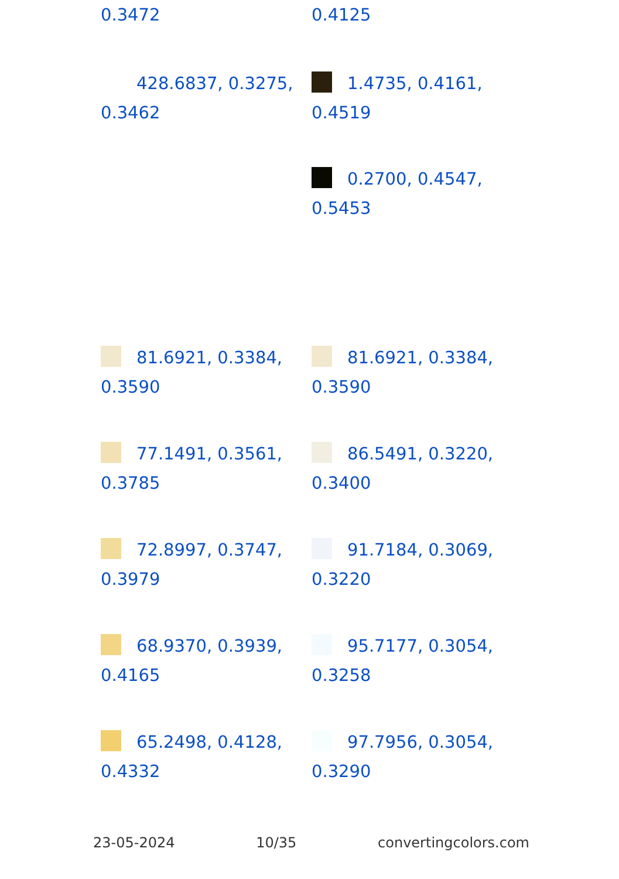0.3472 0.4125
428.6837, 0.3275, 0.3462
1.4735, 0.4161, 0.4519
0.2700, 0.4547, 0.5453
81.6921, 0.3384, 0.3590
81.6921, 0.3384, 0.3590
77.1491, 0.3561, 0.3785
86.5491, 0.3220, 0.3400
72.8997, 0.3747, 0.3979
91.7184, 0.3069, 0.3220
68.9370, 0.3939, 0.4165
95.7177, 0.3054, 0.3258
65.2498, 0.4128, 0.4332
97.7956, 0.3054, 0.3290
23-05-2024 10/35 convertingcolors.com